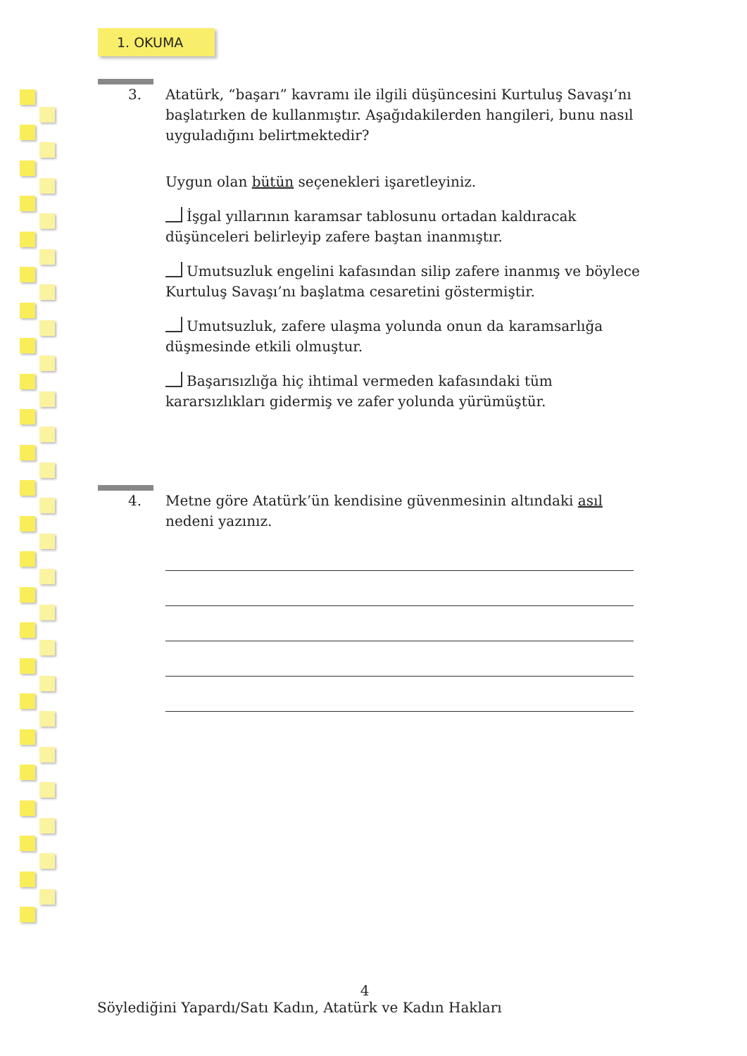1. OKUMA
3. Atatürk, “başarı” kavramı ile ilgili düşüncesini Kurtuluş Savaşı’nı başlatırken de kullanmıştır. Aşağıdakilerden hangileri, bunu nasıl uyguladığını belirtmektedir?
Uygun olan bütün seçenekleri işaretleyiniz.
İşgal yıllarının karamsar tablosunu ortadan kaldıracak düşünceleri belirleyip zafere baştan inanmıştır.
Umutsuzluk engelini kafasından silip zafere inanmış ve böylece Kurtuluş Savaşı’nı başlatma cesaretini göstermiştir.
Umutsuzluk, zafere ulaşma yolunda onun da karamsarlığa düşmesinde etkili olmuştur.
Başarısızlığa hiç ihtimal vermeden kafasındaki tüm kararsızlıkları gidermiş ve zafer yolunda yürümüştür.
4. Metne göre Atatürk’ün kendisine güvenmesinin altındaki asıl nedeni yazınız.
4
Söylediğini Yapardı/Satı Kadın, Atatürk ve Kadın Hakları